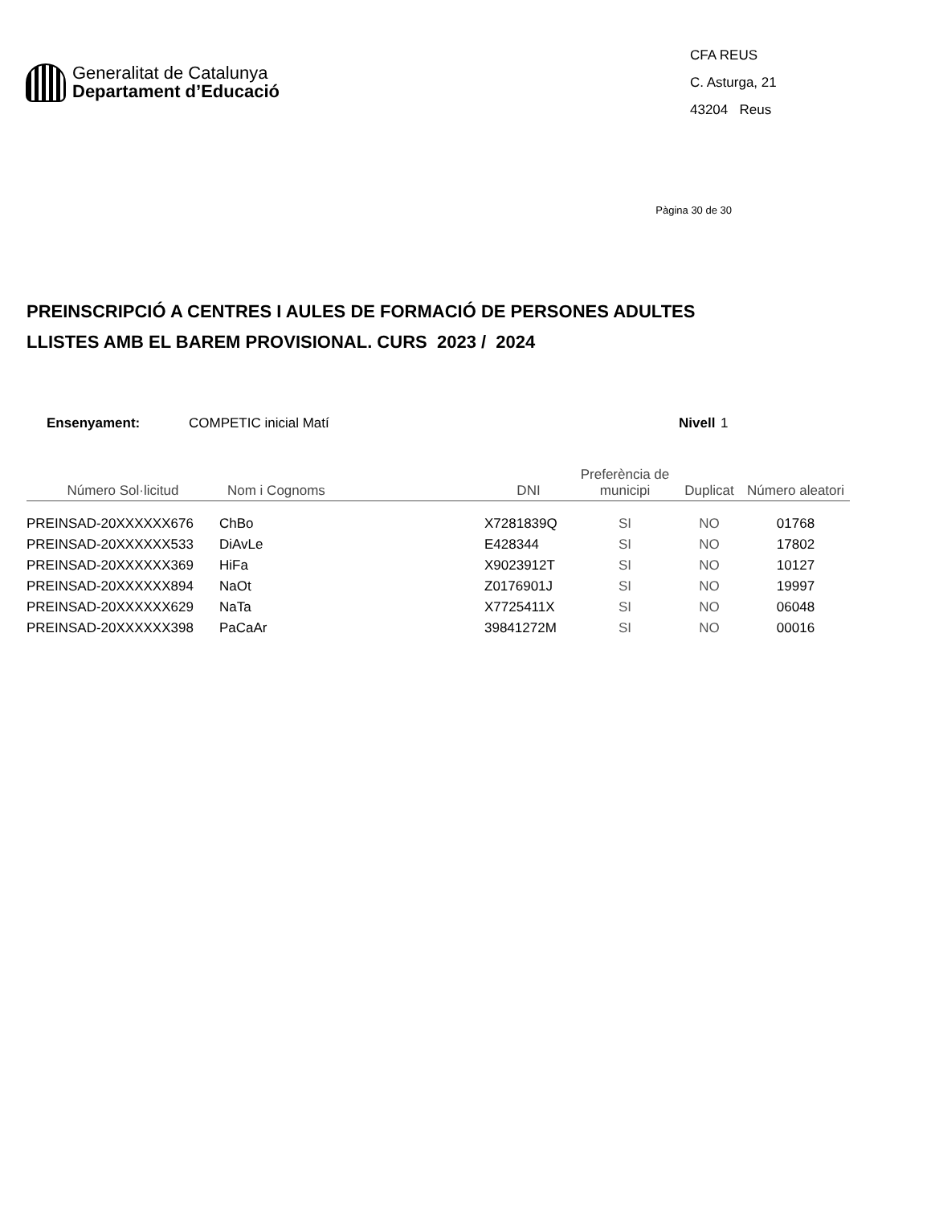Generalitat de Catalunya
Departament d’Educació
CFA REUS
C. Asturga, 21
43204 Reus
Pàgina 30 de 30
PREINSCRIPCIÓ A CENTRES I AULES DE FORMACIÓ DE PERSONES ADULTES
LLISTES AMB EL BAREM PROVISIONAL. CURS 2023 / 2024
Ensenyament: COMPETIC inicial Matí Nivell 1
| Número Sol·licitud | Nom i Cognoms | DNI | Preferència de municipi | Duplicat | Número aleatori |
| --- | --- | --- | --- | --- | --- |
| PREINSAD-20XXXXXX676 | ChBo | X7281839Q | SI | NO | 01768 |
| PREINSAD-20XXXXXX533 | DiAvLe | E428344 | SI | NO | 17802 |
| PREINSAD-20XXXXXX369 | HiFa | X9023912T | SI | NO | 10127 |
| PREINSAD-20XXXXXX894 | NaOt | Z0176901J | SI | NO | 19997 |
| PREINSAD-20XXXXXX629 | NaTa | X7725411X | SI | NO | 06048 |
| PREINSAD-20XXXXXX398 | PaCaAr | 39841272M | SI | NO | 00016 |